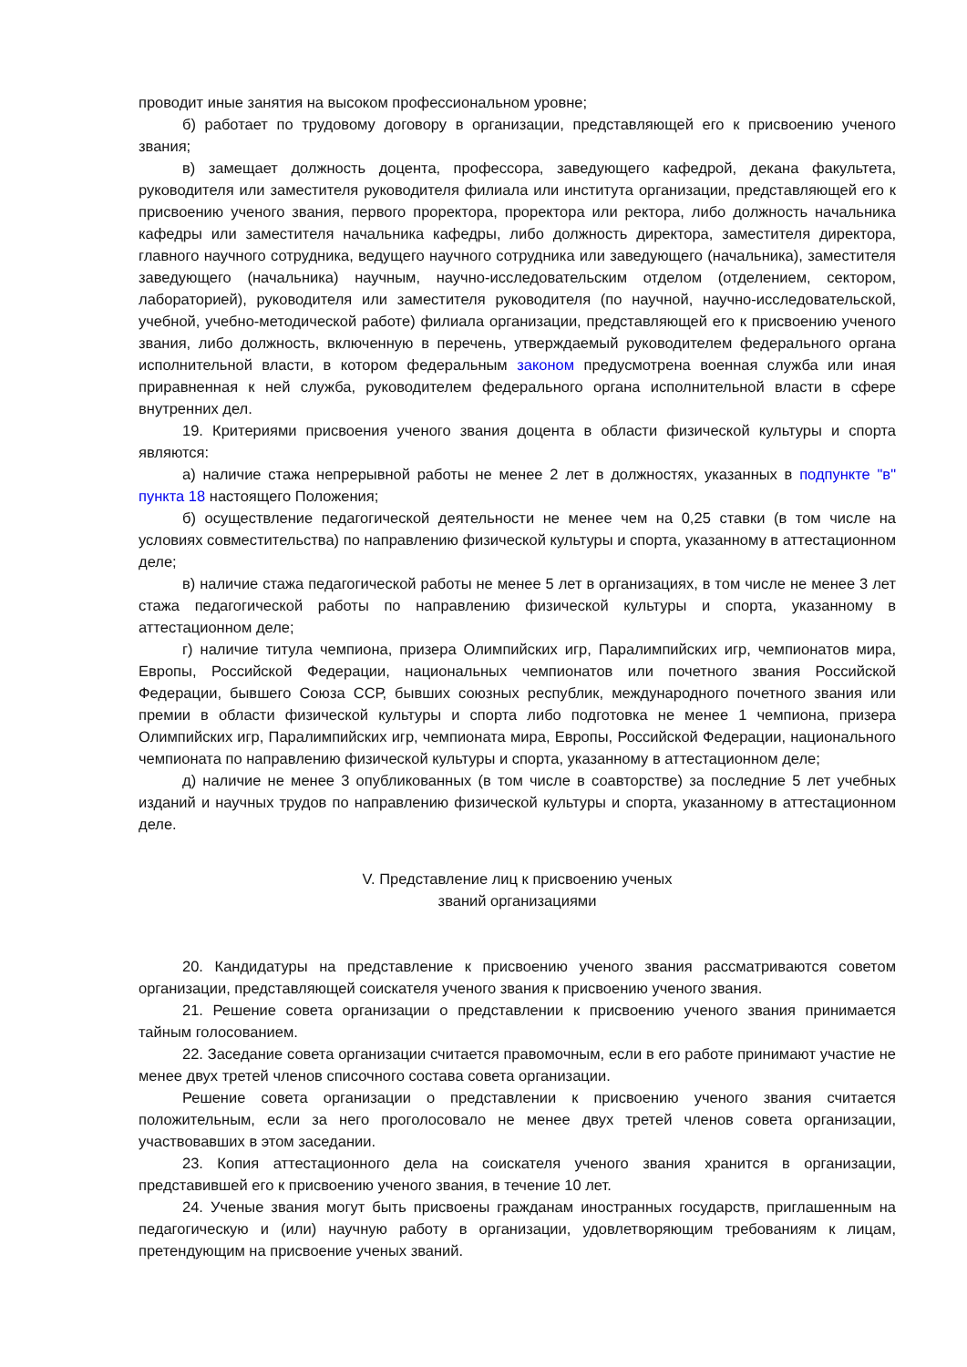проводит иные занятия на высоком профессиональном уровне;
б) работает по трудовому договору в организации, представляющей его к присвоению ученого звания;
в) замещает должность доцента, профессора, заведующего кафедрой, декана факультета, руководителя или заместителя руководителя филиала или института организации, представляющей его к присвоению ученого звания, первого проректора, проректора или ректора, либо должность начальника кафедры или заместителя начальника кафедры, либо должность директора, заместителя директора, главного научного сотрудника, ведущего научного сотрудника или заведующего (начальника), заместителя заведующего (начальника) научным, научно-исследовательским отделом (отделением, сектором, лабораторией), руководителя или заместителя руководителя (по научной, научно-исследовательской, учебной, учебно-методической работе) филиала организации, представляющей его к присвоению ученого звания, либо должность, включенную в перечень, утверждаемый руководителем федерального органа исполнительной власти, в котором федеральным законом предусмотрена военная служба или иная приравненная к ней служба, руководителем федерального органа исполнительной власти в сфере внутренних дел.
19. Критериями присвоения ученого звания доцента в области физической культуры и спорта являются:
а) наличие стажа непрерывной работы не менее 2 лет в должностях, указанных в подпункте "в" пункта 18 настоящего Положения;
б) осуществление педагогической деятельности не менее чем на 0,25 ставки (в том числе на условиях совместительства) по направлению физической культуры и спорта, указанному в аттестационном деле;
в) наличие стажа педагогической работы не менее 5 лет в организациях, в том числе не менее 3 лет стажа педагогической работы по направлению физической культуры и спорта, указанному в аттестационном деле;
г) наличие титула чемпиона, призера Олимпийских игр, Паралимпийских игр, чемпионатов мира, Европы, Российской Федерации, национальных чемпионатов или почетного звания Российской Федерации, бывшего Союза ССР, бывших союзных республик, международного почетного звания или премии в области физической культуры и спорта либо подготовка не менее 1 чемпиона, призера Олимпийских игр, Паралимпийских игр, чемпионата мира, Европы, Российской Федерации, национального чемпионата по направлению физической культуры и спорта, указанному в аттестационном деле;
д) наличие не менее 3 опубликованных (в том числе в соавторстве) за последние 5 лет учебных изданий и научных трудов по направлению физической культуры и спорта, указанному в аттестационном деле.
V. Представление лиц к присвоению ученых
званий организациями
20. Кандидатуры на представление к присвоению ученого звания рассматриваются советом организации, представляющей соискателя ученого звания к присвоению ученого звания.
21. Решение совета организации о представлении к присвоению ученого звания принимается тайным голосованием.
22. Заседание совета организации считается правомочным, если в его работе принимают участие не менее двух третей членов списочного состава совета организации.
Решение совета организации о представлении к присвоению ученого звания считается положительным, если за него проголосовало не менее двух третей членов совета организации, участвовавших в этом заседании.
23. Копия аттестационного дела на соискателя ученого звания хранится в организации, представившей его к присвоению ученого звания, в течение 10 лет.
24. Ученые звания могут быть присвоены гражданам иностранных государств, приглашенным на педагогическую и (или) научную работу в организации, удовлетворяющим требованиям к лицам, претендующим на присвоение ученых званий.